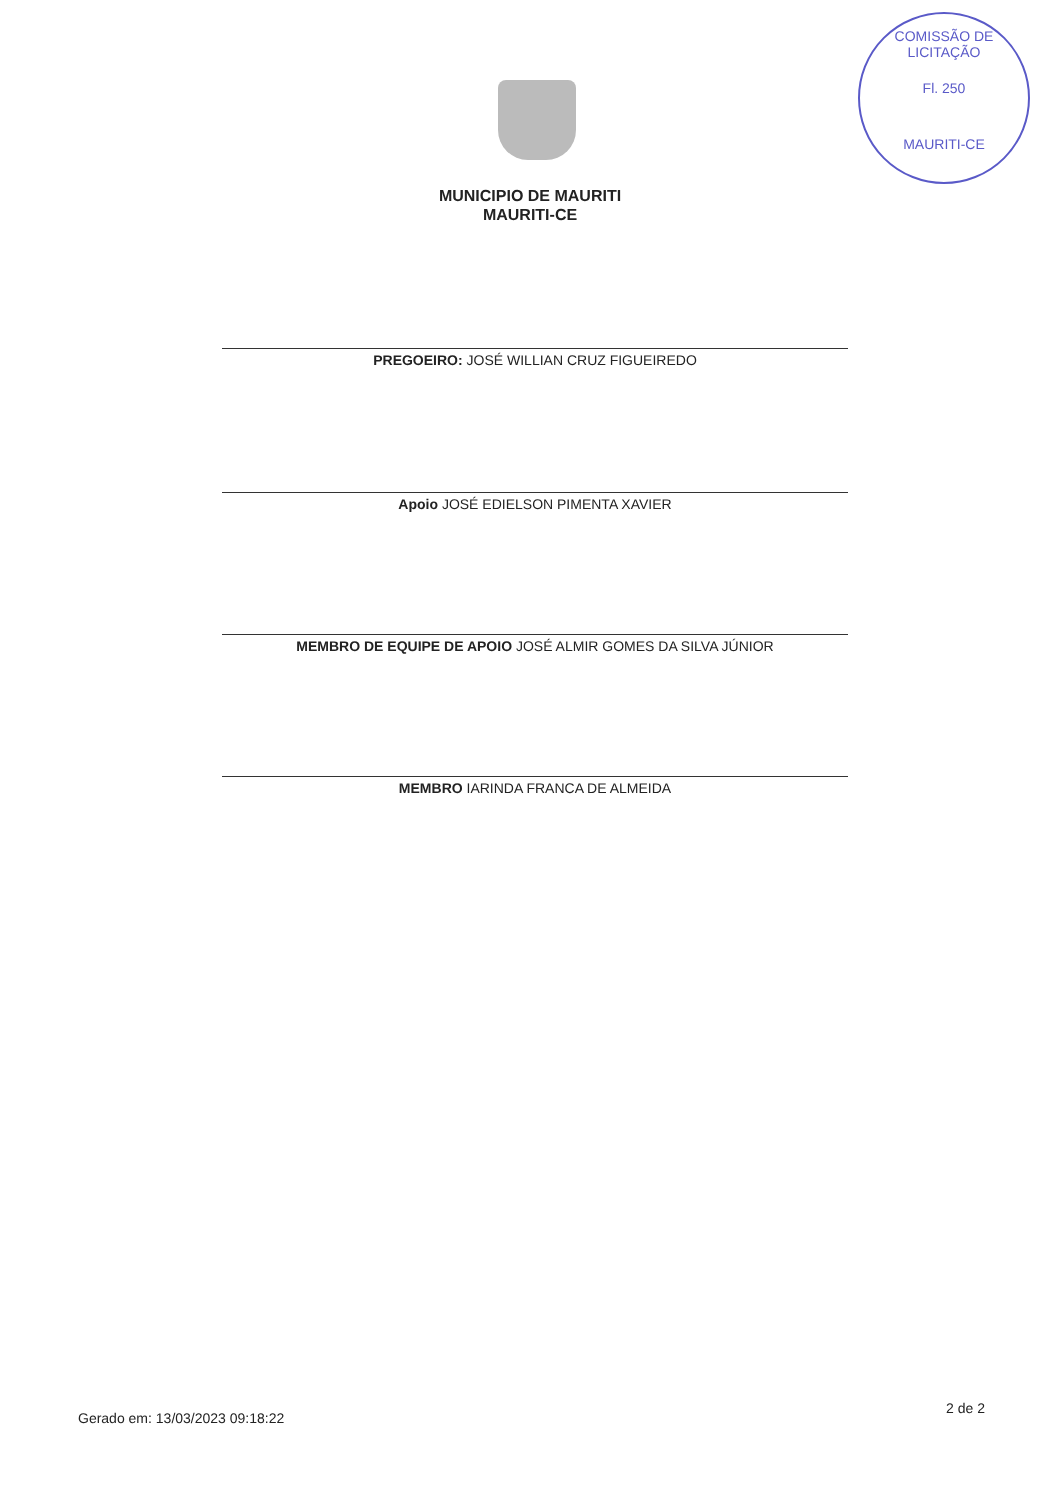COMISSÃO DE LICITAÇÃO
Fl. 250
MAURITI-CE
MUNICIPIO DE MAURITI
MAURITI-CE
PREGOEIRO: JOSÉ WILLIAN CRUZ FIGUEIREDO
Apoio JOSÉ EDIELSON PIMENTA XAVIER
MEMBRO DE EQUIPE DE APOIO JOSÉ ALMIR GOMES DA SILVA JÚNIOR
MEMBRO IARINDA FRANCA DE ALMEIDA
Gerado em: 13/03/2023 09:18:22
2 de 2